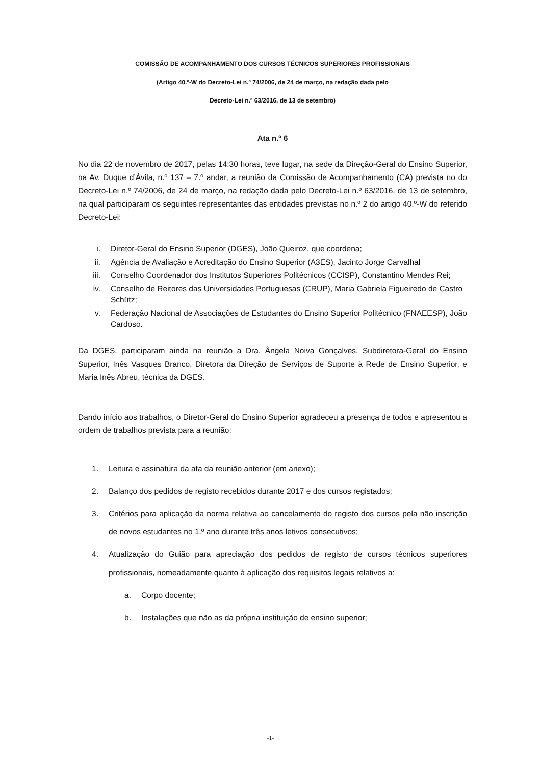COMISSÃO DE ACOMPANHAMENTO DOS CURSOS TÉCNICOS SUPERIORES PROFISSIONAIS
(Artigo 40.º-W do Decreto-Lei n.º 74/2006, de 24 de março, na redação dada pelo
Decreto-Lei n.º 63/2016, de 13 de setembro)
Ata n.º 6
No dia 22 de novembro de 2017, pelas 14:30 horas, teve lugar, na sede da Direção-Geral do Ensino Superior, na Av. Duque d’Ávila, n.º 137 – 7.º andar, a reunião da Comissão de Acompanhamento (CA) prevista no do Decreto-Lei n.º 74/2006, de 24 de março, na redação dada pelo Decreto-Lei n.º 63/2016, de 13 de setembro, na qual participaram os seguintes representantes das entidades previstas no n.º 2 do artigo 40.º-W do referido Decreto-Lei:
i. Diretor-Geral do Ensino Superior (DGES), João Queiroz, que coordena;
ii. Agência de Avaliação e Acreditação do Ensino Superior (A3ES), Jacinto Jorge Carvalhal
iii. Conselho Coordenador dos Institutos Superiores Politécnicos (CCISP), Constantino Mendes Rei;
iv. Conselho de Reitores das Universidades Portuguesas (CRUP), Maria Gabriela Figueiredo de Castro Schütz;
v. Federação Nacional de Associações de Estudantes do Ensino Superior Politécnico (FNAEESP), João Cardoso.
Da DGES, participaram ainda na reunião a Dra. Ângela Noiva Gonçalves, Subdiretora-Geral do Ensino Superior, Inês Vasques Branco, Diretora da Direção de Serviços de Suporte à Rede de Ensino Superior, e Maria Inês Abreu, técnica da DGES.
Dando início aos trabalhos, o Diretor-Geral do Ensino Superior agradeceu a presença de todos e apresentou a ordem de trabalhos prevista para a reunião:
1. Leitura e assinatura da ata da reunião anterior (em anexo);
2. Balanço dos pedidos de registo recebidos durante 2017 e dos cursos registados;
3. Critérios para aplicação da norma relativa ao cancelamento do registo dos cursos pela não inscrição de novos estudantes no 1.º ano durante três anos letivos consecutivos;
4. Atualização do Guião para apreciação dos pedidos de registo de cursos técnicos superiores profissionais, nomeadamente quanto à aplicação dos requisitos legais relativos a:
a. Corpo docente;
b. Instalações que não as da própria instituição de ensino superior;
-1-